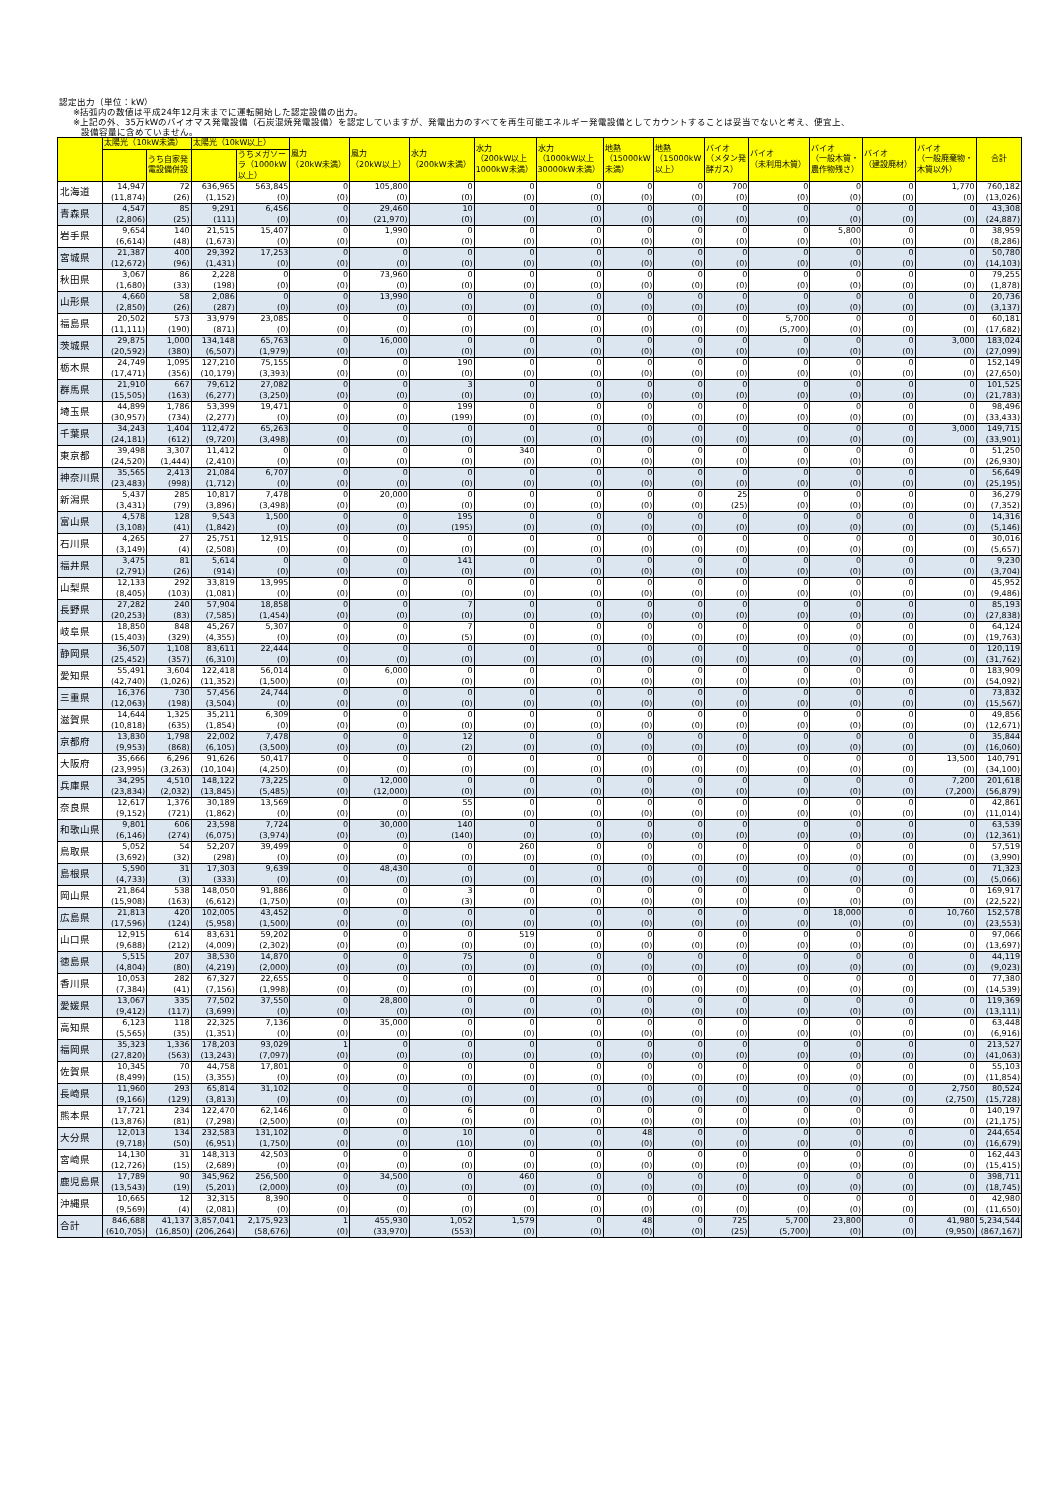認定出力（単位：kW）
※括弧内の数値は平成24年12月末までに運転開始した認定設備の出力。
※上記の外、35万kWのバイオマス発電設備（石炭混焼発電設備）を認定していますが、発電出力のすべてを再生可能エネルギー発電設備としてカウントすることは妥当でないと考え、便宜上、
設備容量に含めていません。
| | 太陽光（10kW未満） | | 太陽光（10kW以上） | | 風力 （20kW未満） | 風力 （20kW以上） | 水力 （200kW未満） | 水力 （200kW以上 1000kW未満） | 水力 （1000kW以上 30000kW未満） | 地熱 （15000kW 未満） | 地熱 （15000kW 以上） | バイオ （メタン発 酵ガス） | バイオ （未利用木質） | バイオ （一般木質・ 農作物残さ） | バイオ （建設廃材） | バイオ （一般廃棄物・ 木質以外） | 合計 |
| --- | --- | --- | --- | --- | --- | --- | --- | --- | --- | --- | --- | --- | --- | --- | --- | --- | --- |
| | | うち自家発 電設備併設 | | うちメガソー ラ（1000kW 以上） | | | | | | | | | | | | | |
| 北海道 | 14,947 (11,874) | 72 (26) | 636,965 (1,152) | 563,845 (0) | 0 (0) | 105,800 (0) | 0 (0) | 0 (0) | 0 (0) | 0 (0) | 0 (0) | 700 (0) | 0 (0) | 0 (0) | 0 (0) | 1,770 (0) | 760,182 (13,026) |
| 青森県 | 4,547 (2,806) | 85 (25) | 9,291 (111) | 6,456 (0) | 0 (0) | 29,460 (21,970) | 10 (0) | 0 (0) | 0 (0) | 0 (0) | 0 (0) | 0 (0) | 0 (0) | 0 (0) | 0 (0) | 0 (0) | 43,308 (24,887) |
| 岩手県 | 9,654 (6,614) | 140 (48) | 21,515 (1,673) | 15,407 (0) | 0 (0) | 1,990 (0) | 0 (0) | 0 (0) | 0 (0) | 0 (0) | 0 (0) | 0 (0) | 0 (0) | 5,800 (0) | 0 (0) | 0 (0) | 38,959 (8,286) |
| 宮城県 | 21,387 (12,672) | 400 (96) | 29,392 (1,431) | 17,253 (0) | 0 (0) | 0 (0) | 0 (0) | 0 (0) | 0 (0) | 0 (0) | 0 (0) | 0 (0) | 0 (0) | 0 (0) | 0 (0) | 0 (0) | 50,780 (14,103) |
| 秋田県 | 3,067 (1,680) | 86 (33) | 2,228 (198) | 0 (0) | 0 (0) | 73,960 (0) | 0 (0) | 0 (0) | 0 (0) | 0 (0) | 0 (0) | 0 (0) | 0 (0) | 0 (0) | 0 (0) | 0 (0) | 79,255 (1,878) |
| 山形県 | 4,660 (2,850) | 58 (26) | 2,086 (287) | 0 (0) | 0 (0) | 13,990 (0) | 0 (0) | 0 (0) | 0 (0) | 0 (0) | 0 (0) | 0 (0) | 0 (0) | 0 (0) | 0 (0) | 0 (0) | 20,736 (3,137) |
| 福島県 | 20,502 (11,111) | 573 (190) | 33,979 (871) | 23,085 (0) | 0 (0) | 0 (0) | 0 (0) | 0 (0) | 0 (0) | 0 (0) | 0 (0) | 0 (0) | 5,700 (5,700) | 0 (0) | 0 (0) | 0 (0) | 60,181 (17,682) |
| 茨城県 | 29,875 (20,592) | 1,000 (380) | 134,148 (6,507) | 65,763 (1,979) | 0 (0) | 16,000 (0) | 0 (0) | 0 (0) | 0 (0) | 0 (0) | 0 (0) | 0 (0) | 0 (0) | 0 (0) | 0 (0) | 3,000 (0) | 183,024 (27,099) |
| 栃木県 | 24,749 (17,471) | 1,095 (356) | 127,210 (10,179) | 75,155 (3,393) | 0 (0) | 0 (0) | 190 (0) | 0 (0) | 0 (0) | 0 (0) | 0 (0) | 0 (0) | 0 (0) | 0 (0) | 0 (0) | 0 (0) | 152,149 (27,650) |
| 群馬県 | 21,910 (15,505) | 667 (163) | 79,612 (6,277) | 27,082 (3,250) | 0 (0) | 0 (0) | 3 (0) | 0 (0) | 0 (0) | 0 (0) | 0 (0) | 0 (0) | 0 (0) | 0 (0) | 0 (0) | 0 (0) | 101,525 (21,783) |
| 埼玉県 | 44,899 (30,957) | 1,786 (734) | 53,399 (2,277) | 19,471 (0) | 0 (0) | 0 (0) | 199 (199) | 0 (0) | 0 (0) | 0 (0) | 0 (0) | 0 (0) | 0 (0) | 0 (0) | 0 (0) | 0 (0) | 98,496 (33,433) |
| 千葉県 | 34,243 (24,181) | 1,404 (612) | 112,472 (9,720) | 65,263 (3,498) | 0 (0) | 0 (0) | 0 (0) | 0 (0) | 0 (0) | 0 (0) | 0 (0) | 0 (0) | 0 (0) | 0 (0) | 0 (0) | 3,000 (0) | 149,715 (33,901) |
| 東京都 | 39,498 (24,520) | 3,307 (1,444) | 11,412 (2,410) | 0 (0) | 0 (0) | 0 (0) | 0 (0) | 340 (0) | 0 (0) | 0 (0) | 0 (0) | 0 (0) | 0 (0) | 0 (0) | 0 (0) | 0 (0) | 51,250 (26,930) |
| 神奈川県 | 35,565 (23,483) | 2,413 (998) | 21,084 (1,712) | 6,707 (0) | 0 (0) | 0 (0) | 0 (0) | 0 (0) | 0 (0) | 0 (0) | 0 (0) | 0 (0) | 0 (0) | 0 (0) | 0 (0) | 0 (0) | 56,649 (25,195) |
| 新潟県 | 5,437 (3,431) | 285 (79) | 10,817 (3,896) | 7,478 (3,498) | 0 (0) | 20,000 (0) | 0 (0) | 0 (0) | 0 (0) | 0 (0) | 0 (0) | 25 (25) | 0 (0) | 0 (0) | 0 (0) | 0 (0) | 36,279 (7,352) |
| 富山県 | 4,578 (3,108) | 128 (41) | 9,543 (1,842) | 1,500 (0) | 0 (0) | 0 (0) | 195 (195) | 0 (0) | 0 (0) | 0 (0) | 0 (0) | 0 (0) | 0 (0) | 0 (0) | 0 (0) | 0 (0) | 14,316 (5,146) |
| 石川県 | 4,265 (3,149) | 27 (4) | 25,751 (2,508) | 12,915 (0) | 0 (0) | 0 (0) | 0 (0) | 0 (0) | 0 (0) | 0 (0) | 0 (0) | 0 (0) | 0 (0) | 0 (0) | 0 (0) | 0 (0) | 30,016 (5,657) |
| 福井県 | 3,475 (2,791) | 81 (26) | 5,614 (914) | 0 (0) | 0 (0) | 0 (0) | 141 (0) | 0 (0) | 0 (0) | 0 (0) | 0 (0) | 0 (0) | 0 (0) | 0 (0) | 0 (0) | 0 (0) | 9,230 (3,704) |
| 山梨県 | 12,133 (8,405) | 292 (103) | 33,819 (1,081) | 13,995 (0) | 0 (0) | 0 (0) | 0 (0) | 0 (0) | 0 (0) | 0 (0) | 0 (0) | 0 (0) | 0 (0) | 0 (0) | 0 (0) | 0 (0) | 45,952 (9,486) |
| 長野県 | 27,282 (20,253) | 240 (83) | 57,904 (7,585) | 18,858 (1,454) | 0 (0) | 0 (0) | 7 (0) | 0 (0) | 0 (0) | 0 (0) | 0 (0) | 0 (0) | 0 (0) | 0 (0) | 0 (0) | 0 (0) | 85,193 (27,838) |
| 岐阜県 | 18,850 (15,403) | 848 (329) | 45,267 (4,355) | 5,307 (0) | 0 (0) | 0 (0) | 7 (5) | 0 (0) | 0 (0) | 0 (0) | 0 (0) | 0 (0) | 0 (0) | 0 (0) | 0 (0) | 0 (0) | 64,124 (19,763) |
| 静岡県 | 36,507 (25,452) | 1,108 (357) | 83,611 (6,310) | 22,444 (0) | 0 (0) | 0 (0) | 0 (0) | 0 (0) | 0 (0) | 0 (0) | 0 (0) | 0 (0) | 0 (0) | 0 (0) | 0 (0) | 0 (0) | 120,119 (31,762) |
| 愛知県 | 55,491 (42,740) | 3,604 (1,026) | 122,418 (11,352) | 56,014 (1,500) | 0 (0) | 6,000 (0) | 0 (0) | 0 (0) | 0 (0) | 0 (0) | 0 (0) | 0 (0) | 0 (0) | 0 (0) | 0 (0) | 0 (0) | 183,909 (54,092) |
| 三重県 | 16,376 (12,063) | 730 (198) | 57,456 (3,504) | 24,744 (0) | 0 (0) | 0 (0) | 0 (0) | 0 (0) | 0 (0) | 0 (0) | 0 (0) | 0 (0) | 0 (0) | 0 (0) | 0 (0) | 0 (0) | 73,832 (15,567) |
| 滋賀県 | 14,644 (10,818) | 1,325 (635) | 35,211 (1,854) | 6,309 (0) | 0 (0) | 0 (0) | 0 (0) | 0 (0) | 0 (0) | 0 (0) | 0 (0) | 0 (0) | 0 (0) | 0 (0) | 0 (0) | 0 (0) | 49,856 (12,671) |
| 京都府 | 13,830 (9,953) | 1,798 (868) | 22,002 (6,105) | 7,478 (3,500) | 0 (0) | 0 (0) | 12 (2) | 0 (0) | 0 (0) | 0 (0) | 0 (0) | 0 (0) | 0 (0) | 0 (0) | 0 (0) | 0 (0) | 35,844 (16,060) |
| 大阪府 | 35,666 (23,995) | 6,296 (3,263) | 91,626 (10,104) | 50,417 (4,250) | 0 (0) | 0 (0) | 0 (0) | 0 (0) | 0 (0) | 0 (0) | 0 (0) | 0 (0) | 0 (0) | 0 (0) | 0 (0) | 13,500 (0) | 140,791 (34,100) |
| 兵庫県 | 34,295 (23,834) | 4,510 (2,032) | 148,122 (13,845) | 73,225 (5,485) | 0 (0) | 12,000 (12,000) | 0 (0) | 0 (0) | 0 (0) | 0 (0) | 0 (0) | 0 (0) | 0 (0) | 0 (0) | 0 (0) | 7,200 (7,200) | 201,618 (56,879) |
| 奈良県 | 12,617 (9,152) | 1,376 (721) | 30,189 (1,862) | 13,569 (0) | 0 (0) | 0 (0) | 55 (0) | 0 (0) | 0 (0) | 0 (0) | 0 (0) | 0 (0) | 0 (0) | 0 (0) | 0 (0) | 0 (0) | 42,861 (11,014) |
| 和歌山県 | 9,801 (6,146) | 606 (274) | 23,598 (6,075) | 7,724 (3,974) | 0 (0) | 30,000 (0) | 140 (140) | 0 (0) | 0 (0) | 0 (0) | 0 (0) | 0 (0) | 0 (0) | 0 (0) | 0 (0) | 0 (0) | 63,539 (12,361) |
| 鳥取県 | 5,052 (3,692) | 54 (32) | 52,207 (298) | 39,499 (0) | 0 (0) | 0 (0) | 0 (0) | 260 (0) | 0 (0) | 0 (0) | 0 (0) | 0 (0) | 0 (0) | 0 (0) | 0 (0) | 0 (0) | 57,519 (3,990) |
| 島根県 | 5,590 (4,733) | 31 (3) | 17,303 (333) | 9,639 (0) | 0 (0) | 48,430 (0) | 0 (0) | 0 (0) | 0 (0) | 0 (0) | 0 (0) | 0 (0) | 0 (0) | 0 (0) | 0 (0) | 0 (0) | 71,323 (5,066) |
| 岡山県 | 21,864 (15,908) | 538 (163) | 148,050 (6,612) | 91,886 (1,750) | 0 (0) | 0 (0) | 3 (3) | 0 (0) | 0 (0) | 0 (0) | 0 (0) | 0 (0) | 0 (0) | 0 (0) | 0 (0) | 0 (0) | 169,917 (22,522) |
| 広島県 | 21,813 (17,596) | 420 (124) | 102,005 (5,958) | 43,452 (1,500) | 0 (0) | 0 (0) | 0 (0) | 0 (0) | 0 (0) | 0 (0) | 0 (0) | 0 (0) | 0 (0) | 18,000 (0) | 0 (0) | 10,760 (0) | 152,578 (23,553) |
| 山口県 | 12,915 (9,688) | 614 (212) | 83,631 (4,009) | 59,202 (2,302) | 0 (0) | 0 (0) | 0 (0) | 519 (0) | 0 (0) | 0 (0) | 0 (0) | 0 (0) | 0 (0) | 0 (0) | 0 (0) | 0 (0) | 97,066 (13,697) |
| 徳島県 | 5,515 (4,804) | 207 (80) | 38,530 (4,219) | 14,870 (2,000) | 0 (0) | 0 (0) | 75 (0) | 0 (0) | 0 (0) | 0 (0) | 0 (0) | 0 (0) | 0 (0) | 0 (0) | 0 (0) | 0 (0) | 44,119 (9,023) |
| 香川県 | 10,053 (7,384) | 282 (41) | 67,327 (7,156) | 22,655 (1,998) | 0 (0) | 0 (0) | 0 (0) | 0 (0) | 0 (0) | 0 (0) | 0 (0) | 0 (0) | 0 (0) | 0 (0) | 0 (0) | 0 (0) | 77,380 (14,539) |
| 愛媛県 | 13,067 (9,412) | 335 (117) | 77,502 (3,699) | 37,550 (0) | 0 (0) | 28,800 (0) | 0 (0) | 0 (0) | 0 (0) | 0 (0) | 0 (0) | 0 (0) | 0 (0) | 0 (0) | 0 (0) | 0 (0) | 119,369 (13,111) |
| 高知県 | 6,123 (5,565) | 118 (35) | 22,325 (1,351) | 7,136 (0) | 0 (0) | 35,000 (0) | 0 (0) | 0 (0) | 0 (0) | 0 (0) | 0 (0) | 0 (0) | 0 (0) | 0 (0) | 0 (0) | 0 (0) | 63,448 (6,916) |
| 福岡県 | 35,323 (27,820) | 1,336 (563) | 178,203 (13,243) | 93,029 (7,097) | 1 (0) | 0 (0) | 0 (0) | 0 (0) | 0 (0) | 0 (0) | 0 (0) | 0 (0) | 0 (0) | 0 (0) | 0 (0) | 0 (0) | 213,527 (41,063) |
| 佐賀県 | 10,345 (8,499) | 70 (15) | 44,758 (3,355) | 17,801 (0) | 0 (0) | 0 (0) | 0 (0) | 0 (0) | 0 (0) | 0 (0) | 0 (0) | 0 (0) | 0 (0) | 0 (0) | 0 (0) | 0 (0) | 55,103 (11,854) |
| 長崎県 | 11,960 (9,166) | 293 (129) | 65,814 (3,813) | 31,102 (0) | 0 (0) | 0 (0) | 0 (0) | 0 (0) | 0 (0) | 0 (0) | 0 (0) | 0 (0) | 0 (0) | 0 (0) | 0 (0) | 2,750 (2,750) | 80,524 (15,728) |
| 熊本県 | 17,721 (13,876) | 234 (81) | 122,470 (7,298) | 62,146 (2,500) | 0 (0) | 0 (0) | 6 (0) | 0 (0) | 0 (0) | 0 (0) | 0 (0) | 0 (0) | 0 (0) | 0 (0) | 0 (0) | 0 (0) | 140,197 (21,175) |
| 大分県 | 12,013 (9,718) | 134 (50) | 232,583 (6,951) | 131,102 (1,750) | 0 (0) | 0 (0) | 10 (10) | 0 (0) | 0 (0) | 48 (0) | 0 (0) | 0 (0) | 0 (0) | 0 (0) | 0 (0) | 0 (0) | 244,654 (16,679) |
| 宮崎県 | 14,130 (12,726) | 31 (15) | 148,313 (2,689) | 42,503 (0) | 0 (0) | 0 (0) | 0 (0) | 0 (0) | 0 (0) | 0 (0) | 0 (0) | 0 (0) | 0 (0) | 0 (0) | 0 (0) | 0 (0) | 162,443 (15,415) |
| 鹿児島県 | 17,789 (13,543) | 90 (19) | 345,962 (5,201) | 256,500 (2,000) | 0 (0) | 34,500 (0) | 0 (0) | 460 (0) | 0 (0) | 0 (0) | 0 (0) | 0 (0) | 0 (0) | 0 (0) | 0 (0) | 0 (0) | 398,711 (18,745) |
| 沖縄県 | 10,665 (9,569) | 12 (4) | 32,315 (2,081) | 8,390 (0) | 0 (0) | 0 (0) | 0 (0) | 0 (0) | 0 (0) | 0 (0) | 0 (0) | 0 (0) | 0 (0) | 0 (0) | 0 (0) | 0 (0) | 42,980 (11,650) |
| 合計 | 846,688 (610,705) | 41,137 (16,850) | 3,857,041 (206,264) | 2,175,923 (58,676) | 1 (0) | 455,930 (33,970) | 1,052 (553) | 1,579 (0) | 0 (0) | 48 (0) | 0 (0) | 725 (25) | 5,700 (5,700) | 23,800 (0) | 0 (0) | 41,980 (9,950) | 5,234,544 (867,167) |